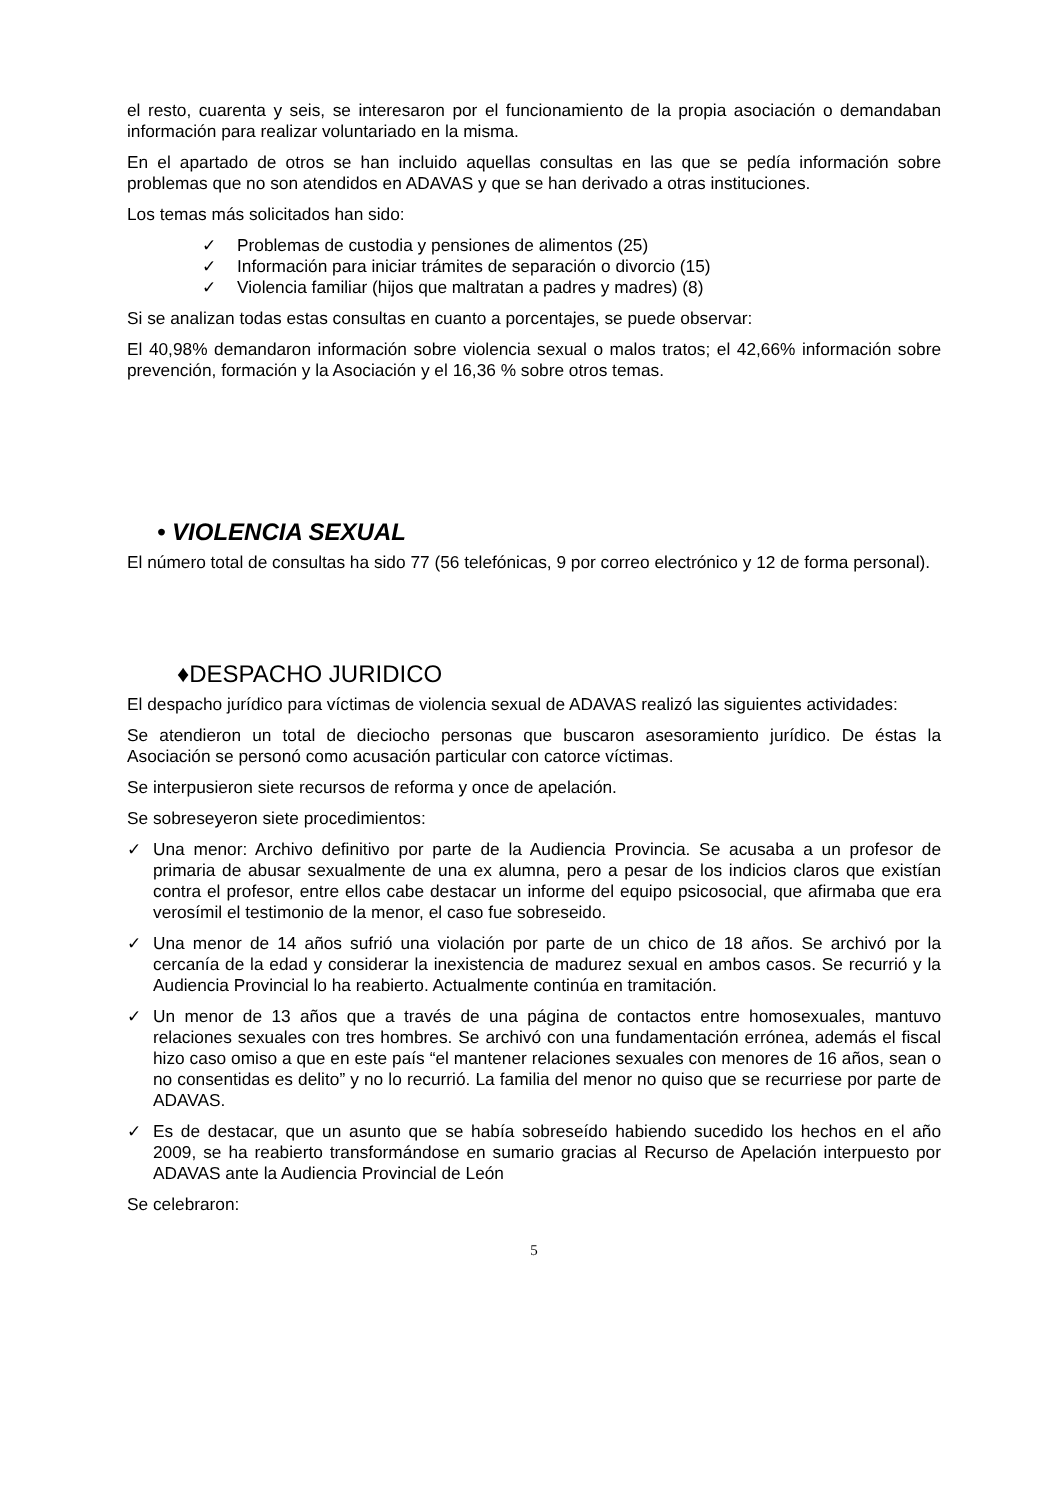el resto, cuarenta y seis, se interesaron por el funcionamiento de la propia asociación o demandaban información para realizar voluntariado en la misma.
En el apartado de otros se han incluido aquellas consultas en las que se pedía información sobre problemas que no son atendidos en ADAVAS y que se han derivado a otras instituciones.
Los temas más solicitados han sido:
✓ Problemas de custodia y pensiones de alimentos (25)
✓ Información para iniciar trámites de separación o divorcio (15)
✓ Violencia familiar (hijos que maltratan a padres y madres) (8)
Si se analizan todas estas consultas en cuanto a porcentajes, se puede observar:
El 40,98% demandaron información sobre violencia sexual o malos tratos; el 42,66% información sobre prevención, formación y la Asociación y el 16,36 % sobre otros temas.
• VIOLENCIA SEXUAL
El número total de consultas ha sido 77 (56 telefónicas, 9 por correo electrónico y 12 de forma personal).
♦DESPACHO JURIDICO
El despacho jurídico para víctimas de violencia sexual de ADAVAS realizó las siguientes actividades:
Se atendieron un total de dieciocho personas que buscaron asesoramiento jurídico. De éstas la Asociación se personó como acusación particular con catorce víctimas.
Se interpusieron siete recursos de reforma y once de apelación.
Se sobreseyeron siete procedimientos:
✓ Una menor: Archivo definitivo por parte de la Audiencia Provincia. Se acusaba a un profesor de primaria de abusar sexualmente de una ex alumna, pero a pesar de los indicios claros que existían contra el profesor, entre ellos cabe destacar un informe del equipo psicosocial, que afirmaba que era verosímil el testimonio de la menor, el caso fue sobreseido.
✓ Una menor de 14 años sufrió una violación por parte de un chico de 18 años. Se archivó por la cercanía de la edad y considerar la inexistencia de madurez sexual en ambos casos. Se recurrió y la Audiencia Provincial lo ha reabierto. Actualmente continúa en tramitación.
✓ Un menor de 13 años que a través de una página de contactos entre homosexuales, mantuvo relaciones sexuales con tres hombres. Se archivó con una fundamentación errónea, además el fiscal hizo caso omiso a que en este país “el mantener relaciones sexuales con menores de 16 años, sean o no consentidas es delito” y no lo recurrió. La familia del menor no quiso que se recurriese por parte de ADAVAS.
✓ Es de destacar, que un asunto que se había sobreseído habiendo sucedido los hechos en el año 2009, se ha reabierto transformándose en sumario gracias al Recurso de Apelación interpuesto por ADAVAS ante la Audiencia Provincial de León
Se celebraron:
5